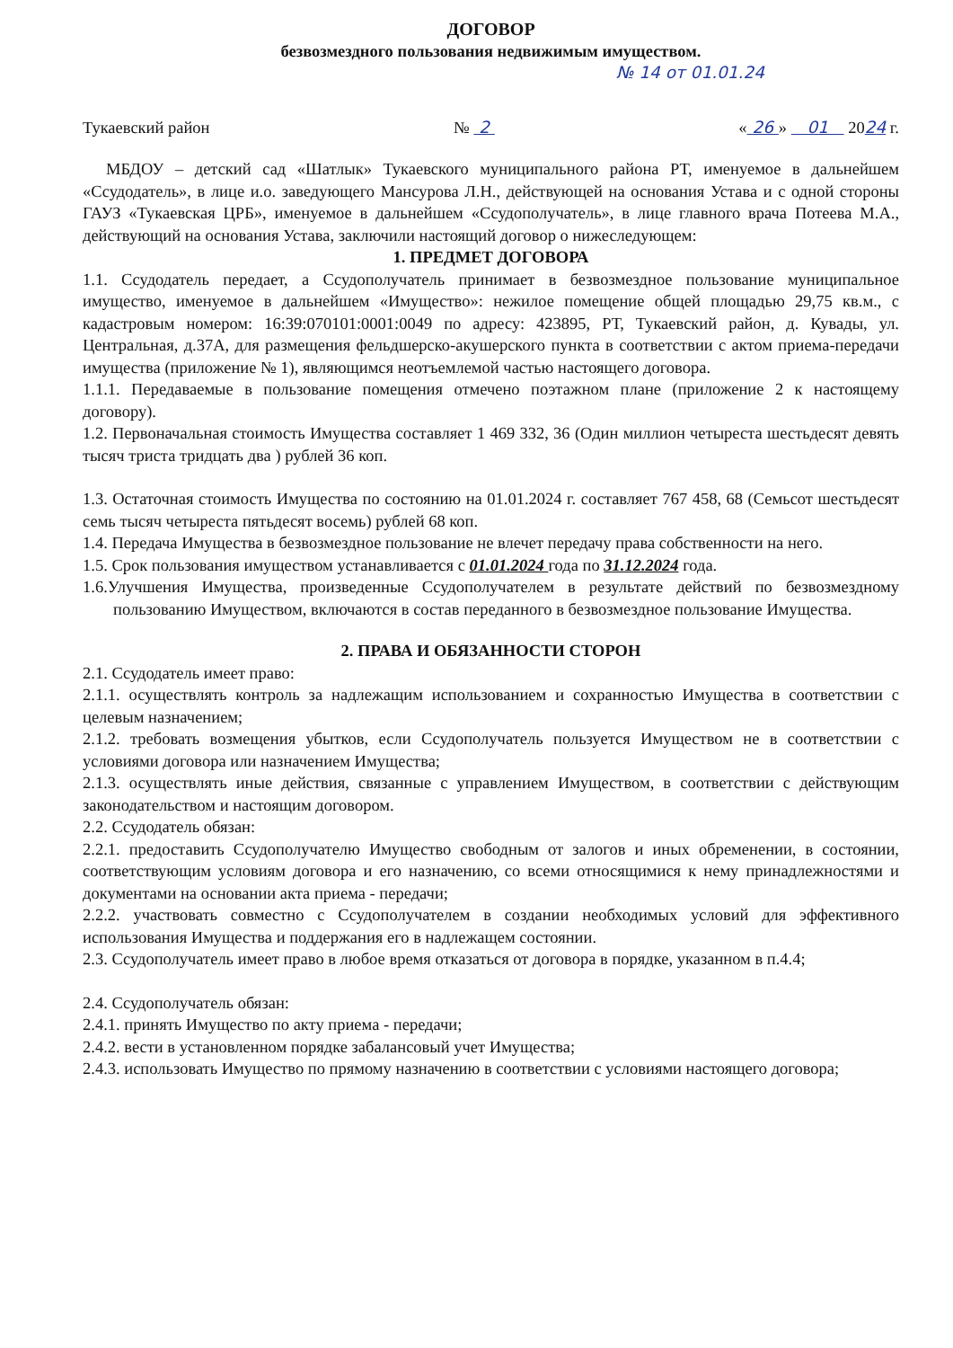ДОГОВОР
безвозмездного пользования недвижимым имуществом.
№ 14 от 01.01.24
Тукаевский район № 2 « 26 » 01 2024 г.
МБДОУ – детский сад «Шатлык» Тукаевского муниципального района РТ, именуемое в дальнейшем «Ссудодатель», в лице и.о. заведующего Мансурова Л.Н., действующей на основания Устава и с одной стороны ГАУЗ «Тукаевская ЦРБ», именуемое в дальнейшем «Ссудополучатель», в лице главного врача Потеева М.А., действующий на основания Устава, заключили настоящий договор о нижеследующем:
1. ПРЕДМЕТ ДОГОВОРА
1.1. Ссудодатель передает, а Ссудополучатель принимает в безвозмездное пользование муниципальное имущество, именуемое в дальнейшем «Имущество»: нежилое помещение общей площадью 29,75 кв.м., с кадастровым номером: 16:39:070101:0001:0049 по адресу: 423895, РТ, Тукаевский район, д. Кувады, ул. Центральная, д.37А, для размещения фельдшерско-акушерского пункта в соответствии с актом приема-передачи имущества (приложение № 1), являющимся неотъемлемой частью настоящего договора.
1.1.1. Передаваемые в пользование помещения отмечено поэтажном плане (приложение 2 к настоящему договору).
1.2. Первоначальная стоимость Имущества составляет 1 469 332, 36 (Один миллион четыреста шестьдесят девять тысяч триста тридцать два ) рублей 36 коп.
1.3. Остаточная стоимость Имущества по состоянию на 01.01.2024 г. составляет 767 458, 68 (Семьсот шестьдесят семь тысяч четыреста пятьдесят восемь) рублей 68 коп.
1.4. Передача Имущества в безвозмездное пользование не влечет передачу права собственности на него.
1.5. Срок пользования имуществом устанавливается с 01.01.2024 года по 31.12.2024 года.
1.6.Улучшения Имущества, произведенные Ссудополучателем в результате действий по безвозмездному пользованию Имуществом, включаются в состав переданного в безвозмездное пользование Имущества.
2. ПРАВА И ОБЯЗАННОСТИ СТОРОН
2.1. Ссудодатель имеет право:
2.1.1. осуществлять контроль за надлежащим использованием и сохранностью Имущества в соответствии с целевым назначением;
2.1.2. требовать возмещения убытков, если Ссудополучатель пользуется Имуществом не в соответствии с условиями договора или назначением Имущества;
2.1.3. осуществлять иные действия, связанные с управлением Имуществом, в соответствии с действующим законодательством и настоящим договором.
2.2. Ссудодатель обязан:
2.2.1. предоставить Ссудополучателю Имущество свободным от залогов и иных обременении, в состоянии, соответствующим условиям договора и его назначению, со всеми относящимися к нему принадлежностями и документами на основании акта приема - передачи;
2.2.2. участвовать совместно с Ссудополучателем в создании необходимых условий для эффективного использования Имущества и поддержания его в надлежащем состоянии.
2.3. Ссудополучатель имеет право в любое время отказаться от договора в порядке, указанном в п.4.4;
2.4. Ссудополучатель обязан:
2.4.1. принять Имущество по акту приема - передачи;
2.4.2. вести в установленном порядке забалансовый учет Имущества;
2.4.3. использовать Имущество по прямому назначению в соответствии с условиями настоящего договора;